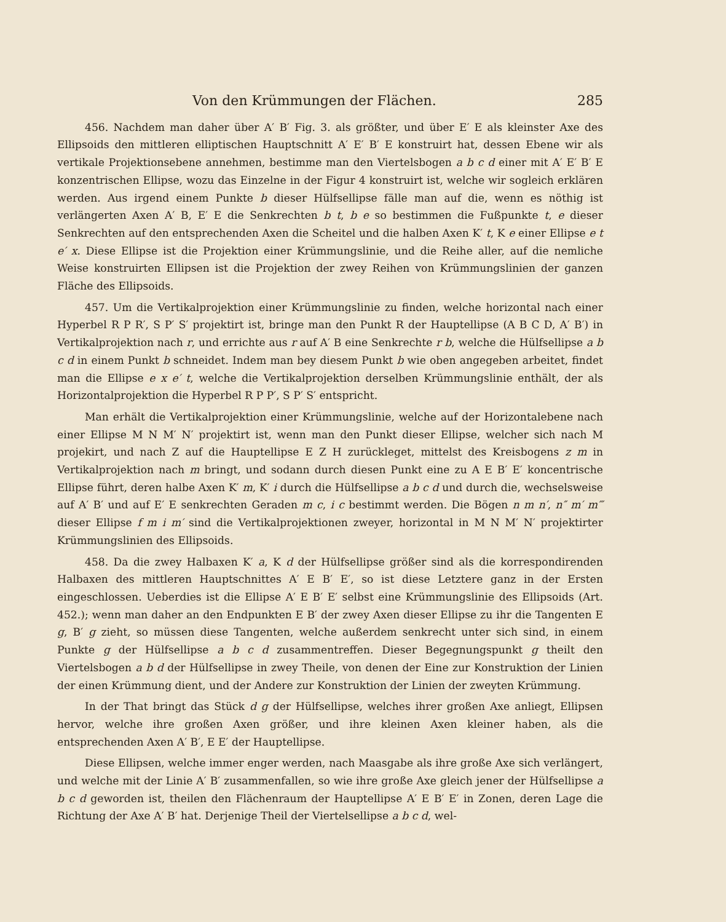Von den Krümmungen der Flächen. 285
456. Nachdem man daher über A′ B′ Fig. 3. als größter, und über E′ E als kleinster Axe des Ellipsoids den mittleren elliptischen Hauptschnitt A′ E′ B′ E konstruirt hat, dessen Ebene wir als vertikale Projektionsebene annehmen, bestimme man den Viertelsbogen a b c d einer mit A′ E′ B′ E konzentrischen Ellipse, wozu das Einzelne in der Figur 4 konstruirt ist, welche wir sogleich erklären werden. Aus irgend einem Punkte b dieser Hülfsellipse fälle man auf die, wenn es nöthig ist verlängerten Axen A′ B, E′ E die Senkrechten b t, b e so bestimmen die Fußpunkte t, e dieser Senkrechten auf den entsprechenden Axen die Scheitel und die halben Axen K′ t, K e einer Ellipse e t e′ x. Diese Ellipse ist die Projektion einer Krümmungslinie, und die Reihe aller, auf die nemliche Weise konstruirten Ellipsen ist die Projektion der zwey Reihen von Krümmungslinien der ganzen Fläche des Ellipsoids.
457. Um die Vertikalprojektion einer Krümmungslinie zu finden, welche horizontal nach einer Hyperbel R P R′, S P′ S′ projektirt ist, bringe man den Punkt R der Hauptellipse (A B C D, A′ B′) in Vertikalprojektion nach r, und errichte aus r auf A′ B eine Senkrechte r b, welche die Hülfsellipse a b c d in einem Punkt b schneidet. Indem man bey diesem Punkt b wie oben angegeben arbeitet, findet man die Ellipse e x e′ t, welche die Vertikalprojektion derselben Krümmungslinie enthält, der als Horizontalprojektion die Hyperbel R P P′, S P′ S′ entspricht.
Man erhält die Vertikalprojektion einer Krümmungslinie, welche auf der Horizontalebene nach einer Ellipse M N M′ N′ projektirt ist, wenn man den Punkt dieser Ellipse, welcher sich nach M projekirt, und nach Z auf die Hauptellipse E Z H zurückleget, mittelst des Kreisbogens z m in Vertikalprojektion nach m bringt, und sodann durch diesen Punkt eine zu A E B′ E′ koncentrische Ellipse führt, deren halbe Axen K′ m, K′ i durch die Hülfsellipse a b c d und durch die, wechselsweise auf A′ B′ und auf E′ E senkrechten Geraden m c, i c bestimmt werden. Die Bögen n m n′, n″ m′ m‴ dieser Ellipse f m i m′ sind die Vertikalprojektionen zweyer, horizontal in M N M′ N′ projektirter Krümmungslinien des Ellipsoids.
458. Da die zwey Halbaxen K′ a, K d der Hülfsellipse größer sind als die korrespondirenden Halbaxen des mittleren Hauptschnittes A′ E B′ E′, so ist diese Letztere ganz in der Ersten eingeschlossen. Ueberdies ist die Ellipse A′ E B′ E′ selbst eine Krümmungslinie des Ellipsoids (Art. 452.); wenn man daher an den Endpunkten E B′ der zwey Axen dieser Ellipse zu ihr die Tangenten E g, B′ g zieht, so müssen diese Tangenten, welche außerdem senkrecht unter sich sind, in einem Punkte g der Hülfsellipse a b c d zusammentreffen. Dieser Begegnungspunkt g theilt den Viertelsbogen a b d der Hülfsellipse in zwey Theile, von denen der Eine zur Konstruktion der Linien der einen Krümmung dient, und der Andere zur Konstruktion der Linien der zweyten Krümmung.
In der That bringt das Stück d g der Hülfsellipse, welches ihrer großen Axe anliegt, Ellipsen hervor, welche ihre großen Axen größer, und ihre kleinen Axen kleiner haben, als die entsprechenden Axen A′ B′, E E′ der Hauptellipse.
Diese Ellipsen, welche immer enger werden, nach Maasgabe als ihre große Axe sich verlängert, und welche mit der Linie A′ B′ zusammenfallen, so wie ihre große Axe gleich jener der Hülfsellipse a b c d geworden ist, theilen den Flächenraum der Hauptellipse A′ E B′ E′ in Zonen, deren Lage die Richtung der Axe A′ B′ hat. Derjenige Theil der Viertelsellipse a b c d, wel-